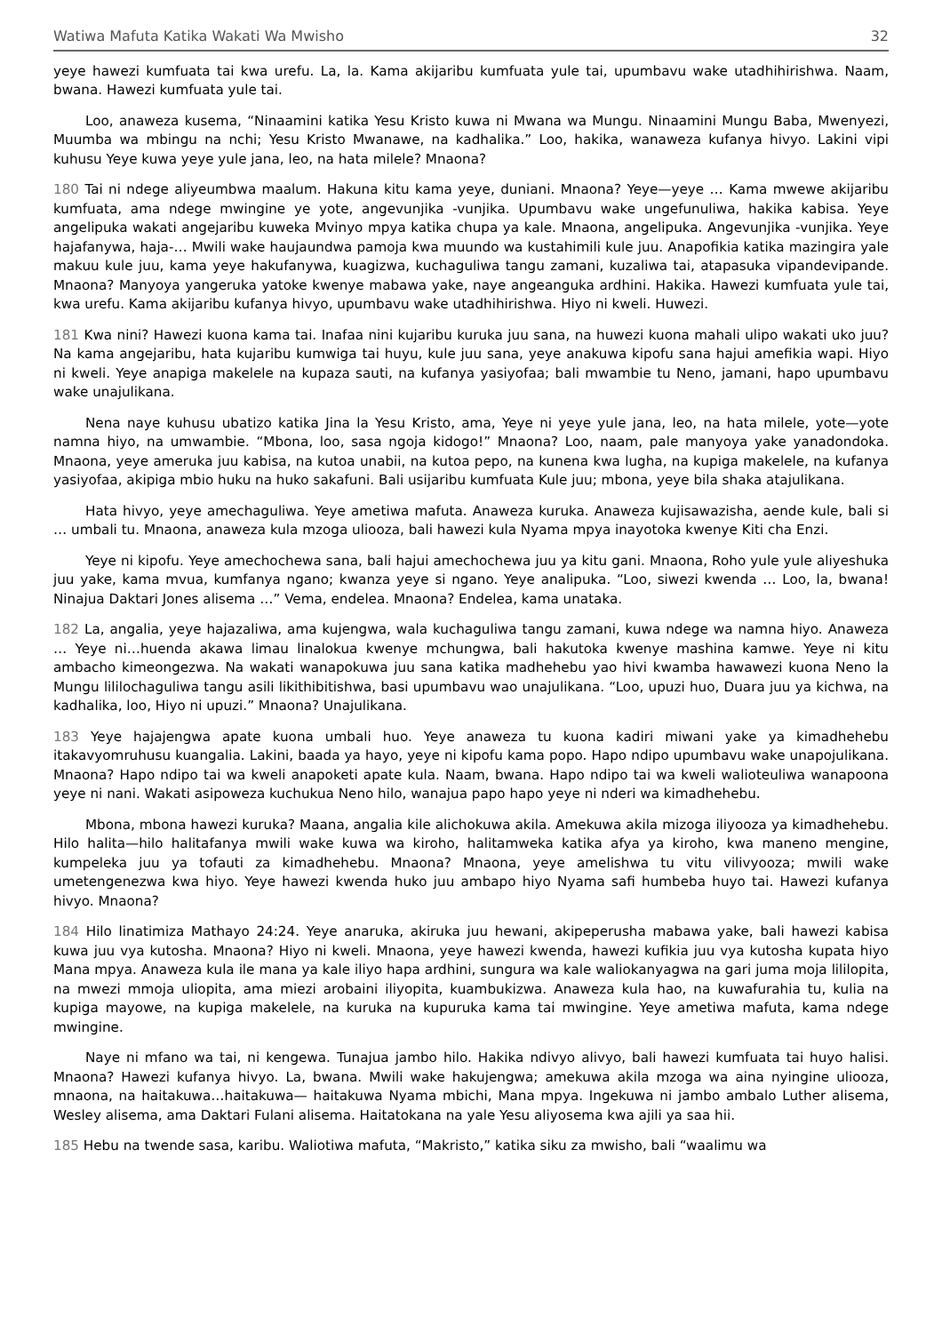Watiwa Mafuta Katika Wakati Wa Mwisho 32
yeye hawezi kumfuata tai kwa urefu. La, la. Kama akijaribu kumfuata yule tai, upumbavu wake utadhihirishwa. Naam, bwana. Hawezi kumfuata yule tai.
Loo, anaweza kusema, “Ninaamini katika Yesu Kristo kuwa ni Mwana wa Mungu. Ninaamini Mungu Baba, Mwenyezi, Muumba wa mbingu na nchi; Yesu Kristo Mwanawe, na kadhalika.” Loo, hakika, wanaweza kufanya hivyo. Lakini vipi kuhusu Yeye kuwa yeye yule jana, leo, na hata milele? Mnaona?
180 Tai ni ndege aliyeumbwa maalum. Hakuna kitu kama yeye, duniani. Mnaona? Yeye—yeye … Kama mwewe akijaribu kumfuata, ama ndege mwingine ye yote, angevunjika -vunjika. Upumbavu wake ungefunuliwa, hakika kabisa. Yeye angelipuka wakati angejaribu kuweka Mvinyo mpya katika chupa ya kale. Mnaona, angelipuka. Angevunjika -vunjika. Yeye hajafanywa, haja-… Mwili wake haujaundwa pamoja kwa muundo wa kustahimili kule juu. Anapofikia katika mazingira yale makuu kule juu, kama yeye hakufanywa, kuagizwa, kuchaguliwa tangu zamani, kuzaliwa tai, atapasuka vipandevipande. Mnaona? Manyoya yangeruka yatoke kwenye mabawa yake, naye angeanguka ardhini. Hakika. Hawezi kumfuata yule tai, kwa urefu. Kama akijaribu kufanya hivyo, upumbavu wake utadhihirishwa. Hiyo ni kweli. Huwezi.
181 Kwa nini? Hawezi kuona kama tai. Inafaa nini kujaribu kuruka juu sana, na huwezi kuona mahali ulipo wakati uko juu? Na kama angejaribu, hata kujaribu kumwiga tai huyu, kule juu sana, yeye anakuwa kipofu sana hajui amefikia wapi. Hiyo ni kweli. Yeye anapiga makelele na kupaza sauti, na kufanya yasiyofaa; bali mwambie tu Neno, jamani, hapo upumbavu wake unajulikana.
Nena naye kuhusu ubatizo katika Jina la Yesu Kristo, ama, Yeye ni yeye yule jana, leo, na hata milele, yote—yote namna hiyo, na umwambie. “Mbona, loo, sasa ngoja kidogo!” Mnaona? Loo, naam, pale manyoya yake yanadondoka. Mnaona, yeye ameruka juu kabisa, na kutoa unabii, na kutoa pepo, na kunena kwa lugha, na kupiga makelele, na kufanya yasiyofaa, akipiga mbio huku na huko sakafuni. Bali usijaribu kumfuata Kule juu; mbona, yeye bila shaka atajulikana.
Hata hivyo, yeye amechaguliwa. Yeye ametiwa mafuta. Anaweza kuruka. Anaweza kujisawazisha, aende kule, bali si … umbali tu. Mnaona, anaweza kula mzoga uliooza, bali hawezi kula Nyama mpya inayotoka kwenye Kiti cha Enzi.
Yeye ni kipofu. Yeye amechochewa sana, bali hajui amechochewa juu ya kitu gani. Mnaona, Roho yule yule aliyeshuka juu yake, kama mvua, kumfanya ngano; kwanza yeye si ngano. Yeye analipuka. “Loo, siwezi kwenda … Loo, la, bwana! Ninajua Daktari Jones alisema …” Vema, endelea. Mnaona? Endelea, kama unataka.
182 La, angalia, yeye hajazaliwa, ama kujengwa, wala kuchaguliwa tangu zamani, kuwa ndege wa namna hiyo. Anaweza … Yeye ni…huenda akawa limau linalokua kwenye mchungwa, bali hakutoka kwenye mashina kamwe. Yeye ni kitu ambacho kimeongezwa. Na wakati wanapokuwa juu sana katika madhehebu yao hivi kwamba hawawezi kuona Neno la Mungu lililochaguliwa tangu asili likithibitishwa, basi upumbavu wao unajulikana. “Loo, upuzi huo, Duara juu ya kichwa, na kadhalika, loo, Hiyo ni upuzi.” Mnaona? Unajulikana.
183 Yeye hajajengwa apate kuona umbali huo. Yeye anaweza tu kuona kadiri miwani yake ya kimadhehebu itakavyomruhusu kuangalia. Lakini, baada ya hayo, yeye ni kipofu kama popo. Hapo ndipo upumbavu wake unapojulikana. Mnaona? Hapo ndipo tai wa kweli anapoketi apate kula. Naam, bwana. Hapo ndipo tai wa kweli walioteuliwa wanapoona yeye ni nani. Wakati asipoweza kuchukua Neno hilo, wanajua papo hapo yeye ni nderi wa kimadhehebu.
Mbona, mbona hawezi kuruka? Maana, angalia kile alichokuwa akila. Amekuwa akila mizoga iliyooza ya kimadhehebu. Hilo halita—hilo halitafanya mwili wake kuwa wa kiroho, halitamweka katika afya ya kiroho, kwa maneno mengine, kumpeleka juu ya tofauti za kimadhehebu. Mnaona? Mnaona, yeye amelishwa tu vitu vilivyooza; mwili wake umetengenezwa kwa hiyo. Yeye hawezi kwenda huko juu ambapo hiyo Nyama safi humbeba huyo tai. Hawezi kufanya hivyo. Mnaona?
184 Hilo linatimiza Mathayo 24:24. Yeye anaruka, akiruka juu hewani, akipeperusha mabawa yake, bali hawezi kabisa kuwa juu vya kutosha. Mnaona? Hiyo ni kweli. Mnaona, yeye hawezi kwenda, hawezi kufikia juu vya kutosha kupata hiyo Mana mpya. Anaweza kula ile mana ya kale iliyo hapa ardhini, sungura wa kale waliokanyagwa na gari juma moja lililopita, na mwezi mmoja uliopita, ama miezi arobaini iliyopita, kuambukizwa. Anaweza kula hao, na kuwafurahia tu, kulia na kupiga mayowe, na kupiga makelele, na kuruka na kupuruka kama tai mwingine. Yeye ametiwa mafuta, kama ndege mwingine.
Naye ni mfano wa tai, ni kengewa. Tunajua jambo hilo. Hakika ndivyo alivyo, bali hawezi kumfuata tai huyo halisi. Mnaona? Hawezi kufanya hivyo. La, bwana. Mwili wake hakujengwa; amekuwa akila mzoga wa aina nyingine uliooza, mnaona, na haitakuwa…haitakuwa— haitakuwa Nyama mbichi, Mana mpya. Ingekuwa ni jambo ambalo Luther alisema, Wesley alisema, ama Daktari Fulani alisema. Haitatokana na yale Yesu aliyosema kwa ajili ya saa hii.
185 Hebu na twende sasa, karibu. Waliotiwa mafuta, “Makristo,” katika siku za mwisho, bali “waalimu wa